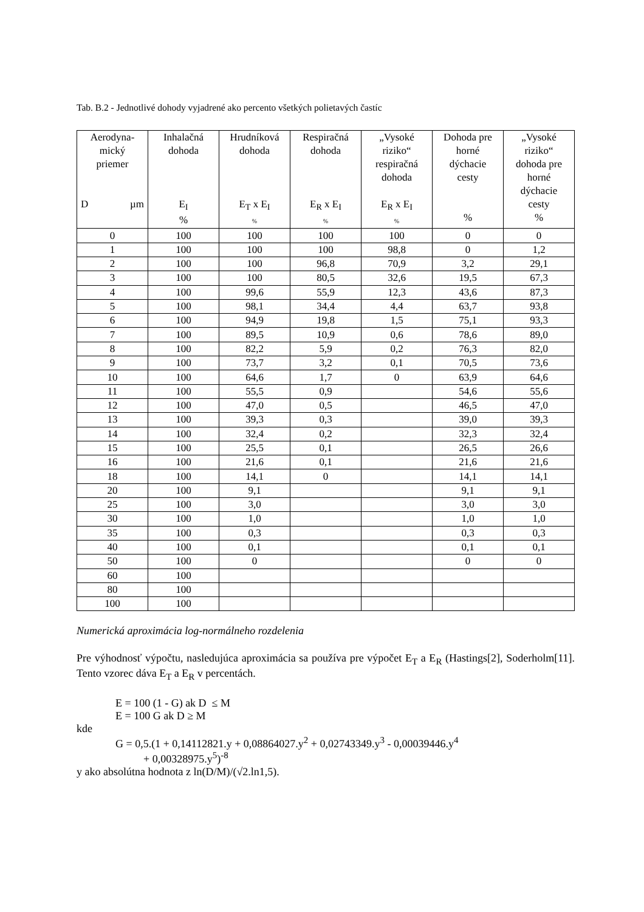Tab. B.2 - Jednotlivé dohody vyjadrené ako percento všetkých polietavých častíc
| Aerodyna- mický priemer D µm | Inhalačná dohoda E<sub>I</sub> % | Hrudníková dohoda E<sub>T</sub> x E<sub>I</sub> % | Respiračná dohoda E<sub>R</sub> x E<sub>I</sub> % | „Vysoké riziko“ respiračná dohoda E<sub>R</sub> x E<sub>I</sub> % | Dohoda pre horné dýchacie cesty % | „Vysoké riziko“ dohoda pre horné dýchacie cesty % |
| --- | --- | --- | --- | --- | --- | --- |
| 0 | 100 | 100 | 100 | 100 | 0 | 0 |
| 1 | 100 | 100 | 100 | 98,8 | 0 | 1,2 |
| 2 | 100 | 100 | 96,8 | 70,9 | 3,2 | 29,1 |
| 3 | 100 | 100 | 80,5 | 32,6 | 19,5 | 67,3 |
| 4 | 100 | 99,6 | 55,9 | 12,3 | 43,6 | 87,3 |
| 5 | 100 | 98,1 | 34,4 | 4,4 | 63,7 | 93,8 |
| 6 | 100 | 94,9 | 19,8 | 1,5 | 75,1 | 93,3 |
| 7 | 100 | 89,5 | 10,9 | 0,6 | 78,6 | 89,0 |
| 8 | 100 | 82,2 | 5,9 | 0,2 | 76,3 | 82,0 |
| 9 | 100 | 73,7 | 3,2 | 0,1 | 70,5 | 73,6 |
| 10 | 100 | 64,6 | 1,7 | 0 | 63,9 | 64,6 |
| 11 | 100 | 55,5 | 0,9 | | 54,6 | 55,6 |
| 12 | 100 | 47,0 | 0,5 | | 46,5 | 47,0 |
| 13 | 100 | 39,3 | 0,3 | | 39,0 | 39,3 |
| 14 | 100 | 32,4 | 0,2 | | 32,3 | 32,4 |
| 15 | 100 | 25,5 | 0,1 | | 26,5 | 26,6 |
| 16 | 100 | 21,6 | 0,1 | | 21,6 | 21,6 |
| 18 | 100 | 14,1 | 0 | | 14,1 | 14,1 |
| 20 | 100 | 9,1 | | | 9,1 | 9,1 |
| 25 | 100 | 3,0 | | | 3,0 | 3,0 |
| 30 | 100 | 1,0 | | | 1,0 | 1,0 |
| 35 | 100 | 0,3 | | | 0,3 | 0,3 |
| 40 | 100 | 0,1 | | | 0,1 | 0,1 |
| 50 | 100 | 0 | | | 0 | 0 |
| 60 | 100 | | | | | |
| 80 | 100 | | | | | |
| 100 | 100 | | | | | |
Numerická aproximácia log-normálneho rozdelenia
Pre výhodnosť výpočtu, nasledujúca aproximácia sa používa pre výpočet E<sub>T</sub> a E<sub>R</sub> (Hastings[2], Soderholm[11]. Tento vzorec dáva E<sub>T</sub> a E<sub>R</sub> v percentách.
E = 100 (1 - G) ak D ≤ M
E = 100 G ak D ≥ M
kde
G = 0,5.(1 + 0,14112821.y + 0,08864027.y<sup>2</sup> + 0,02743349.y<sup>3</sup> - 0,00039446.y<sup>4</sup>
+ 0,00328975.y<sup>5</sup>)<sup>-8</sup>
y ako absolútna hodnota z ln(D/M)/(√2.ln1,5).